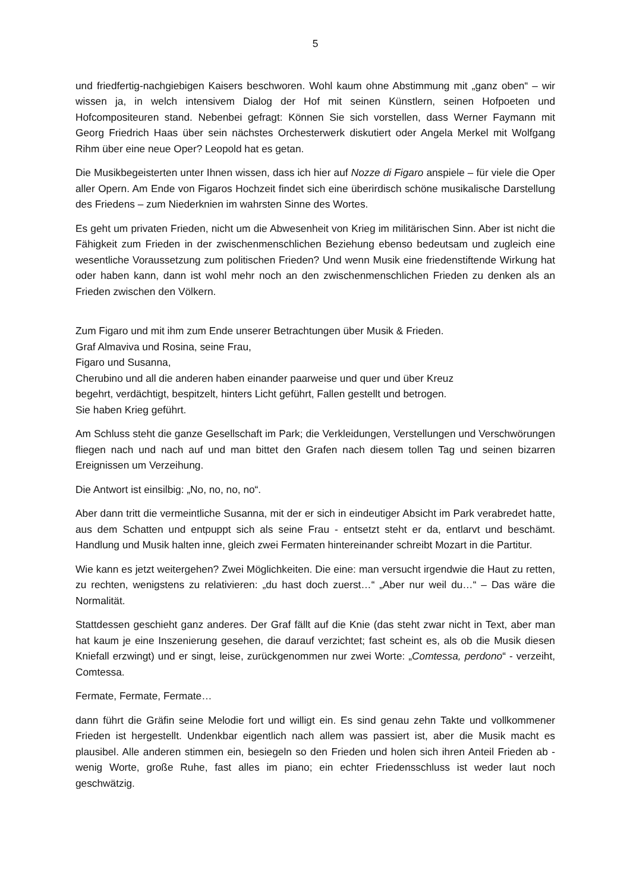5
und friedfertig-nachgiebigen Kaisers beschworen. Wohl kaum ohne Abstimmung mit „ganz oben“ – wir wissen ja, in welch intensivem Dialog der Hof mit seinen Künstlern, seinen Hofpoeten und Hofcompositeuren stand. Nebenbei gefragt: Können Sie sich vorstellen, dass Werner Faymann mit Georg Friedrich Haas über sein nächstes Orchesterwerk diskutiert oder Angela Merkel mit Wolfgang Rihm über eine neue Oper? Leopold hat es getan.
Die Musikbegeisterten unter Ihnen wissen, dass ich hier auf Nozze di Figaro anspiele – für viele die Oper aller Opern. Am Ende von Figaros Hochzeit findet sich eine überirdisch schöne musikalische Darstellung des Friedens – zum Niederknien im wahrsten Sinne des Wortes.
Es geht um privaten Frieden, nicht um die Abwesenheit von Krieg im militärischen Sinn. Aber ist nicht die Fähigkeit zum Frieden in der zwischenmenschlichen Beziehung ebenso bedeutsam und zugleich eine wesentliche Voraussetzung zum politischen Frieden? Und wenn Musik eine friedenstiftende Wirkung hat oder haben kann, dann ist wohl mehr noch an den zwischenmenschlichen Frieden zu denken als an Frieden zwischen den Völkern.
Zum Figaro und mit ihm zum Ende unserer Betrachtungen über Musik & Frieden.
Graf Almaviva und Rosina, seine Frau,
Figaro und Susanna,
Cherubino und all die anderen haben einander paarweise und quer und über Kreuz
begehrt, verdächtigt, bespitzelt, hinters Licht geführt, Fallen gestellt und betrogen.
Sie haben Krieg geführt.
Am Schluss steht die ganze Gesellschaft im Park; die Verkleidungen, Verstellungen und Verschwörungen fliegen nach und nach auf und man bittet den Grafen nach diesem tollen Tag und seinen bizarren Ereignissen um Verzeihung.
Die Antwort ist einsilbig: „No, no, no, no“.
Aber dann tritt die vermeintliche Susanna, mit der er sich in eindeutiger Absicht im Park verabredet hatte, aus dem Schatten und entpuppt sich als seine Frau - entsetzt steht er da, entlarvt und beschämt. Handlung und Musik halten inne, gleich zwei Fermaten hintereinander schreibt Mozart in die Partitur.
Wie kann es jetzt weitergehen? Zwei Möglichkeiten. Die eine: man versucht irgendwie die Haut zu retten, zu rechten, wenigstens zu relativieren: „du hast doch zuerst…“ „Aber nur weil du…“ – Das wäre die Normalität.
Stattdessen geschieht ganz anderes. Der Graf fällt auf die Knie (das steht zwar nicht in Text, aber man hat kaum je eine Inszenierung gesehen, die darauf verzichtet; fast scheint es, als ob die Musik diesen Kniefall erzwingt) und er singt, leise, zurückgenommen nur zwei Worte: „Comtessa, perdono“ - verzeiht, Comtessa.
Fermate, Fermate, Fermate…
dann führt die Gräfin seine Melodie fort und willigt ein. Es sind genau zehn Takte und vollkommener Frieden ist hergestellt. Undenkbar eigentlich nach allem was passiert ist, aber die Musik macht es plausibel. Alle anderen stimmen ein, besiegeln so den Frieden und holen sich ihren Anteil Frieden ab - wenig Worte, große Ruhe, fast alles im piano; ein echter Friedensschluss ist weder laut noch geschwätzig.